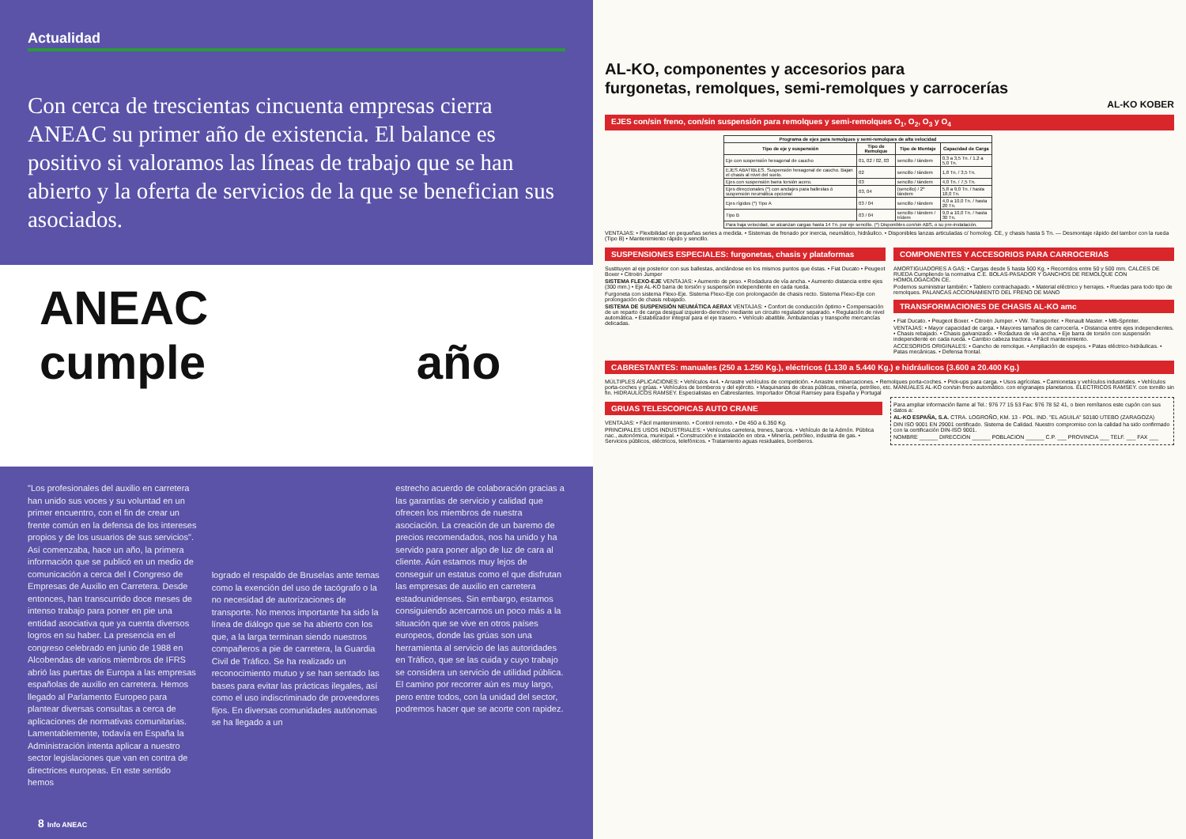Actualidad
Con cerca de trescientas cincuenta empresas cierra ANEAC su primer año de existencia. El balance es positivo si valoramos las líneas de trabajo que se han abierto y la oferta de servicios de la que se benefician sus asociados.
ANEAC
cumple año
"Los profesionales del auxilio en carretera han unido sus voces y su voluntad en un primer encuentro, con el fin de crear un frente común en la defensa de los intereses propios y de los usuarios de sus servicios". Así comenzaba, hace un año, la primera información que se publicó en un medio de comunicación a cerca del I Congreso de Empresas de Auxilio en Carretera. Desde entonces, han transcurrido doce meses de intenso trabajo para poner en pie una entidad asociativa que ya cuenta diversos logros en su haber. La presencia en el congreso celebrado en junio de 1988 en Alcobendas de varios miembros de IFRS abrió las puertas de Europa a las empresas españolas de auxilio en carretera. Hemos llegado al Parlamento Europeo para plantear diversas consultas a cerca de aplicaciones de normativas comunitarias. Lamentablemente, todavía en España la Administración intenta aplicar a nuestro sector legislaciones que van en contra de directrices europeas. En este sentido hemos
logrado el respaldo de Bruselas ante temas como la exención del uso de tacógrafo o la no necesidad de autorizaciones de transporte. No menos importante ha sido la línea de diálogo que se ha abierto con los que, a la larga terminan siendo nuestros compañeros a pie de carretera, la Guardia Civil de Tráfico. Se ha realizado un reconocimiento mutuo y se han sentado las bases para evitar las prácticas ilegales, así como el uso indiscriminado de proveedores fijos. En diversas comunidades autónomas se ha llegado a un
estrecho acuerdo de colaboración gracias a las garantías de servicio y calidad que ofrecen los miembros de nuestra asociación. La creación de un baremo de precios recomendados, nos ha unido y ha servido para poner algo de luz de cara al cliente. Aún estamos muy lejos de conseguir un estatus como el que disfrutan las empresas de auxilio en carretera estadounidenses. Sin embargo, estamos consiguiendo acercarnos un poco más a la situación que se vive en otros países europeos, donde las grúas son una herramienta al servicio de las autoridades en Tráfico, que se las cuida y cuyo trabajo se considera un servicio de utilidad pública. El camino por recorrer aún es muy largo, pero entre todos, con la unidad del sector, podremos hacer que se acorte con rapidez.
8 Info ANEAC
AL-KO, componentes y accesorios para
furgonetas, remolques, semi-remolques y carrocerías
AL-KO KOBER
EJES con/sin freno, con/sin suspensión para remolques y semi-remolques O<sub>1</sub>, O<sub>2</sub>, O<sub>3</sub> y O<sub>4</sub>
| Programa de ejes para remolques y semi-remolques de alta velocidad | | | |
| --- | --- | --- | --- |
| Tipo de eje y suspensión | Tipo de Remolque | Tipo de Montaje | Capacidad de Carga |
| Eje con suspensión hexagonal de caucho | 01, 02 / 02, 03 | sencillo / tándem | 0,3 a 3,5 Tn. / 1,2 a 5,0 Tn. |
| EJES ABATIBLES. Suspensión hexagonal de caucho. Bajan el chasis al nivel del suelo. | 02 | sencillo / tándem | 1,8 Tn. / 3,5 Tn. |
| Ejes con suspensión barra torsión acero. | 03 | sencillo / tándem | 4,0 Tn. / 7,5 Tn. |
| Ejes direccionales (*) con anclajes para ballestas ó suspensión neumática opcional | 03, 04 | (sencillo) / 2º tándem | 5,8 a 9,0 Tn. / hasta 18,0 Tn. |
| Ejes rígidos (*) Tipo A | 03 / 04 | sencillo / tándem | 4,0 a 10,0 Tn. / hasta 20 Tn. |
| Tipo B | 03 / 04 | sencillo / tándem / trídem | 9,0 a 10,0 Tn. / hasta 30 Tn. |
| Para baja velocidad, se alcanzan cargas hasta 14 Tn. por eje sencillo. (*) Disponibles con/sin ABS, o su pre-instalación. | | | |
VENTAJAS: • Flexibilidad en pequeñas series a medida. • Sistemas de frenado por inercia, neumático, hidráulico. • Disponibles lanzas articuladas c/ homolog. CE, y chasis hasta 5 Tn. — Desmontaje rápido del tambor con la rueda (Tipo B) • Mantenimiento rápido y sencillo.
SUSPENSIONES ESPECIALES: furgonetas, chasis y plataformas
Sustituyen al eje posterior con sus ballestas, anclándose en los mismos puntos que éstas. • Fiat Ducato • Peugeot Boxer • Citroën Jumper
SISTEMA FLEXO-EJE VENTAJAS: • Aumento de peso. • Rodadura de vía ancha. • Aumento distancia entre ejes (300 mm.) • Eje AL-KO barra de torsión y suspensión independiente en cada rueda.
Furgoneta con sistema Flexo-Eje. Sistema Flexo-Eje con prolongación de chasis recto. Sistema Flexo-Eje con prolongación de chasis rebajado.
SISTEMA DE SUSPENSIÓN NEUMÁTICA AERAX VENTAJAS: • Confort de conducción óptimo • Compensación de un reparto de carga desigual izquierdo-derecho mediante un circuito regulador separado. • Regulación de nivel automática. • Estabilizador integral para el eje trasero. • Vehículo abatible. Ambulancias y transporte mercancías delicadas.
COMPONENTES Y ACCESORIOS PARA CARROCERIAS
AMORTIGUADORES A GAS: • Cargas desde 5 hasta 500 Kg. • Recorridos entre 50 y 500 mm. CALCES DE RUEDA Cumpliendo la normativa C.E. BOLAS-PASADOR Y GANCHOS DE REMOLQUE CON HOMOLOGACIÓN CE.
Podemos suministrar también: • Tablero contrachapado. • Material eléctrico y herrajes. • Ruedas para todo tipo de remolques. PALANCAS ACCIONAMIENTO DEL FRENO DE MANO
TRANSFORMACIONES DE CHASIS AL-KO amc
• Fiat Ducato. • Peugeot Boxer. • Citroën Jumper. • VW. Transporter. • Renault Master. • MB-Sprinter.
VENTAJAS: • Mayor capacidad de carga. • Mayores tamaños de carrocería. • Distancia entre ejes independientes. • Chasis rebajado. • Chasis galvanizado. • Rodadura de vía ancha. • Eje barra de torsión con suspensión independiente en cada rueda. • Cambio cabeza tractora. • Fácil mantenimiento.
ACCESORIOS ORIGINALES: • Gancho de remolque. • Ampliación de espejos. • Patas eléctrico-hidráulicas. • Patas mecánicas. • Defensa frontal.
CABRESTANTES: manuales (250 a 1.250 Kg.), eléctricos (1.130 a 5.440 Kg.) e hidráulicos (3.600 a 20.400 Kg.)
MÚLTIPLES APLICACIONES: • Vehículos 4x4. • Arrastre vehículos de competición. • Arrastre embarcaciones. • Remolques porta-coches. • Pick-ups para carga. • Usos agrícolas. • Camionetas y vehículos industriales. • Vehículos porta-coches y grúas. • Vehículos de bomberos y del ejército. • Maquinarias de obras públicas, minería, petróleo, etc. MANUALES AL-KO con/sin freno automático. con engranajes planetarios. ELECTRICOS RAMSEY. con tornillo sin fin. HIDRAULICOS RAMSEY. Especialistas en Cabrestantes. Importador Oficial Ramsey para España y Portugal
GRUAS TELESCOPICAS AUTO CRANE
VENTAJAS: • Fácil mantenimiento. • Control remoto. • De 450 a 6.350 Kg.
PRINCIPALES USOS INDUSTRIALES: • Vehículos carretera, trenes, barcos. • Vehículo de la Admón. Pública nac., autonómica, municipal. • Construcción e instalación en obra. • Minería, petróleo, industria de gas. • Servicios públicos, eléctricos, telefónicos. • Tratamiento aguas residuales, bomberos.
Para ampliar información llame al Tel.: 976 77 15 53 Fax: 976 78 52 41, o bien remítanos este cupón con sus datos a:
AL-KO ESPAÑA, S.A. CTRA. LOGROÑO, KM. 13 - POL. IND. "EL AGUILA" 50180 UTEBO (ZARAGOZA)
DIN ISO 9001 EN 29001 certificado. Sistema de Calidad. Nuestro compromiso con la calidad ha sido confirmado con la certificación DIN-ISO 9001.
NOMBRE ______ DIRECCION ______ POBLACION ______ C.P. ___ PROVINCIA ___ TELF. ___ FAX ___